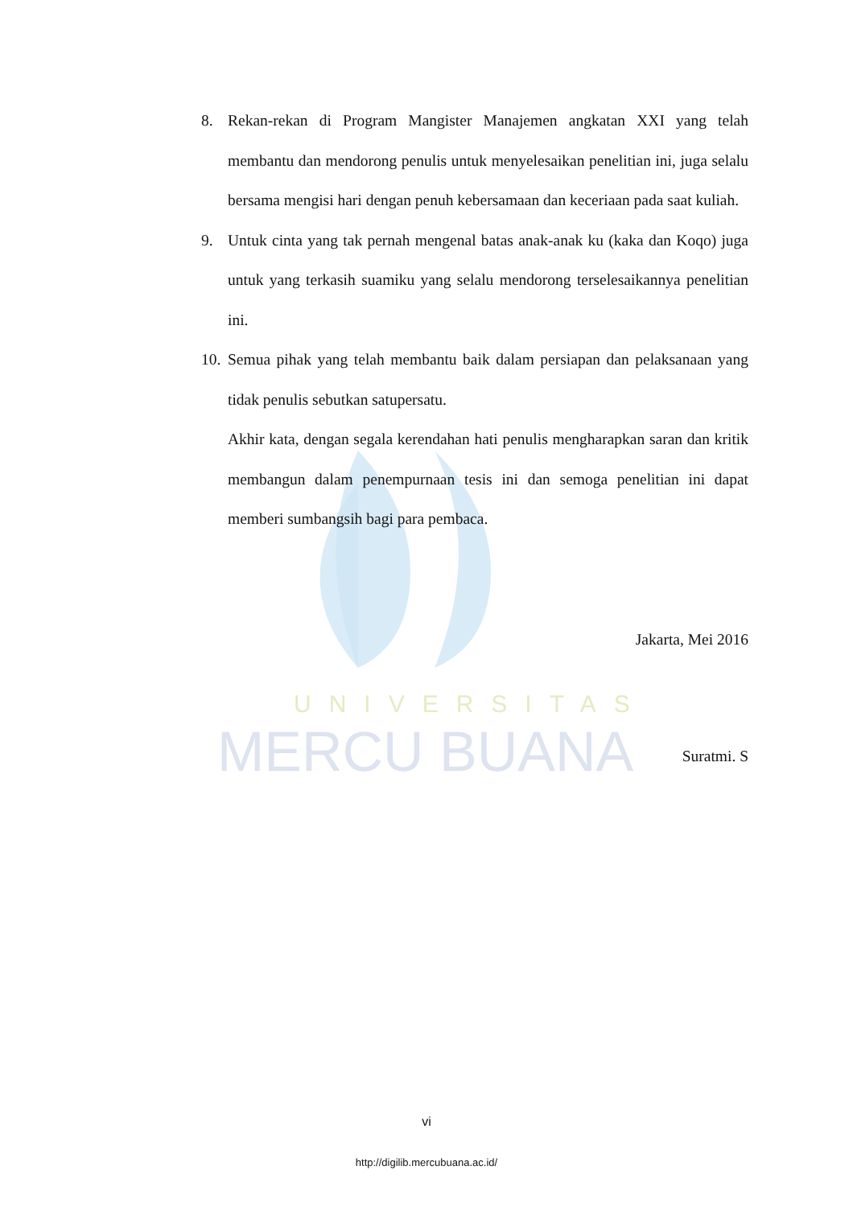UNIVERSITAS
MERCU BUANA
8. Rekan-rekan di Program Mangister Manajemen angkatan XXI yang telah membantu dan mendorong penulis untuk menyelesaikan penelitian ini, juga selalu bersama mengisi hari dengan penuh kebersamaan dan keceriaan pada saat kuliah.
9. Untuk cinta yang tak pernah mengenal batas anak-anak ku (kaka dan Koqo) juga untuk yang terkasih suamiku yang selalu mendorong terselesaikannya penelitian ini.
10. Semua pihak yang telah membantu baik dalam persiapan dan pelaksanaan yang tidak penulis sebutkan satupersatu.
Akhir kata, dengan segala kerendahan hati penulis mengharapkan saran dan kritik membangun dalam penempurnaan tesis ini dan semoga penelitian ini dapat memberi sumbangsih bagi para pembaca.
Jakarta, Mei 2016
Suratmi. S
vi
http://digilib.mercubuana.ac.id/